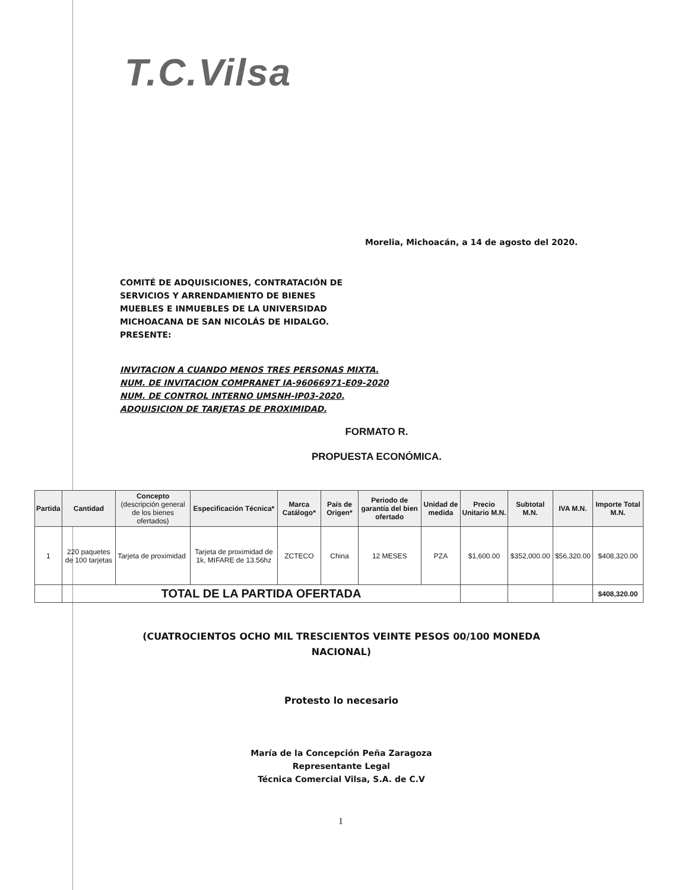T.C.Vilsa
Morelia, Michoacán, a 14 de agosto del 2020.
COMITÉ DE ADQUISICIONES, CONTRATACIÓN DE
SERVICIOS Y ARRENDAMIENTO DE BIENES
MUEBLES E INMUEBLES DE LA UNIVERSIDAD
MICHOACANA DE SAN NICOLÁS DE HIDALGO.
PRESENTE:
INVITACION A CUANDO MENOS TRES PERSONAS MIXTA.
NUM. DE INVITACION COMPRANET IA-96066971-E09-2020
NUM. DE CONTROL INTERNO UMSNH-IP03-2020.
ADQUISICION DE TARJETAS DE PROXIMIDAD.
FORMATO R.
PROPUESTA ECONÓMICA.
| Partida | Cantidad | Concepto (descripción general de los bienes ofertados) | Especificación Técnica* | Marca Catálogo* | País de Origen* | Periodo de garantía del bien ofertado | Unidad de medida | Precio Unitario M.N. | Subtotal M.N. | IVA M.N. | Importe Total M.N. |
| --- | --- | --- | --- | --- | --- | --- | --- | --- | --- | --- | --- |
| 1 | 220 paquetes de 100 tarjetas | Tarjeta de proximidad | Tarjeta de proximidad de 1k, MIFARE de 13.56hz | ZCTECO | China | 12 MESES | PZA | $1,600.00 | $352,000.00 | $56,320.00 | $408,320.00 |
| | TOTAL DE LA PARTIDA OFERTADA | | | | | | | | | | $408,320.00 |
(CUATROCIENTOS OCHO MIL TRESCIENTOS VEINTE PESOS 00/100 MONEDA NACIONAL)
Protesto lo necesario
María de la Concepción Peña Zaragoza
Representante Legal
Técnica Comercial Vilsa, S.A. de C.V
1